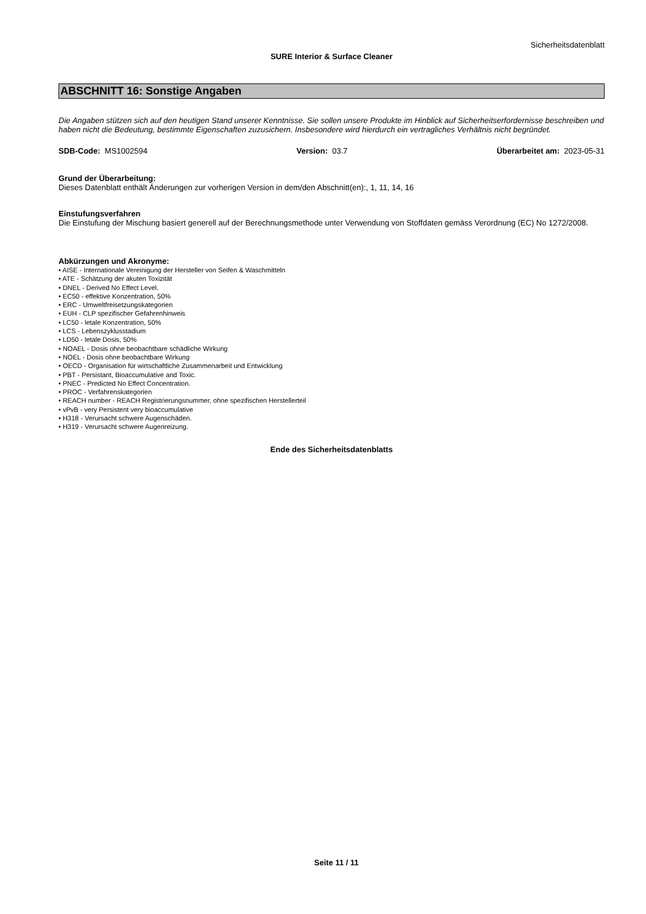Sicherheitsdatenblatt
SURE Interior & Surface Cleaner
ABSCHNITT 16: Sonstige Angaben
Die Angaben stützen sich auf den heutigen Stand unserer Kenntnisse. Sie sollen unsere Produkte im Hinblick auf Sicherheitserfordernisse beschreiben und haben nicht die Bedeutung, bestimmte Eigenschaften zuzusichern. Insbesondere wird hierdurch ein vertragliches Verhältnis nicht begründet.
SDB-Code: MS1002594 Version: 03.7 Überarbeitet am: 2023-05-31
Grund der Überarbeitung:
Dieses Datenblatt enthält Änderungen zur vorherigen Version in dem/den Abschnitt(en):, 1, 11, 14, 16
Einstufungsverfahren
Die Einstufung der Mischung basiert generell auf der Berechnungsmethode unter Verwendung von Stoffdaten gemäss Verordnung (EC) No 1272/2008.
Abkürzungen und Akronyme:
• AISE - Internationale Vereinigung der Hersteller von Seifen & Waschmitteln
• ATE - Schätzung der akuten Toxizität
• DNEL - Derived No Effect Level.
• EC50 - effektive Konzentration, 50%
• ERC - Umweltfreisetzungskategorien
• EUH - CLP spezifischer Gefahrenhinweis
• LC50 - letale Konzentration, 50%
• LCS - Lebenszyklusstadium
• LD50 - letale Dosis, 50%
• NOAEL - Dosis ohne beobachtbare schädliche Wirkung
• NOEL - Dosis ohne beobachtbare Wirkung
• OECD - Organisation für wirtschaftliche Zusammenarbeit und Entwicklung
• PBT - Persistant, Bioaccumulative and Toxic.
• PNEC - Predicted No Effect Concentration.
• PROC - Verfahrenskategorien
• REACH number - REACH Registrierungsnummer, ohne spezifischen Herstellerteil
• vPvB - very Persistent very bioaccumulative
• H318 - Verursacht schwere Augenschäden.
• H319 - Verursacht schwere Augenreizung.
Ende des Sicherheitsdatenblatts
Seite 11 / 11